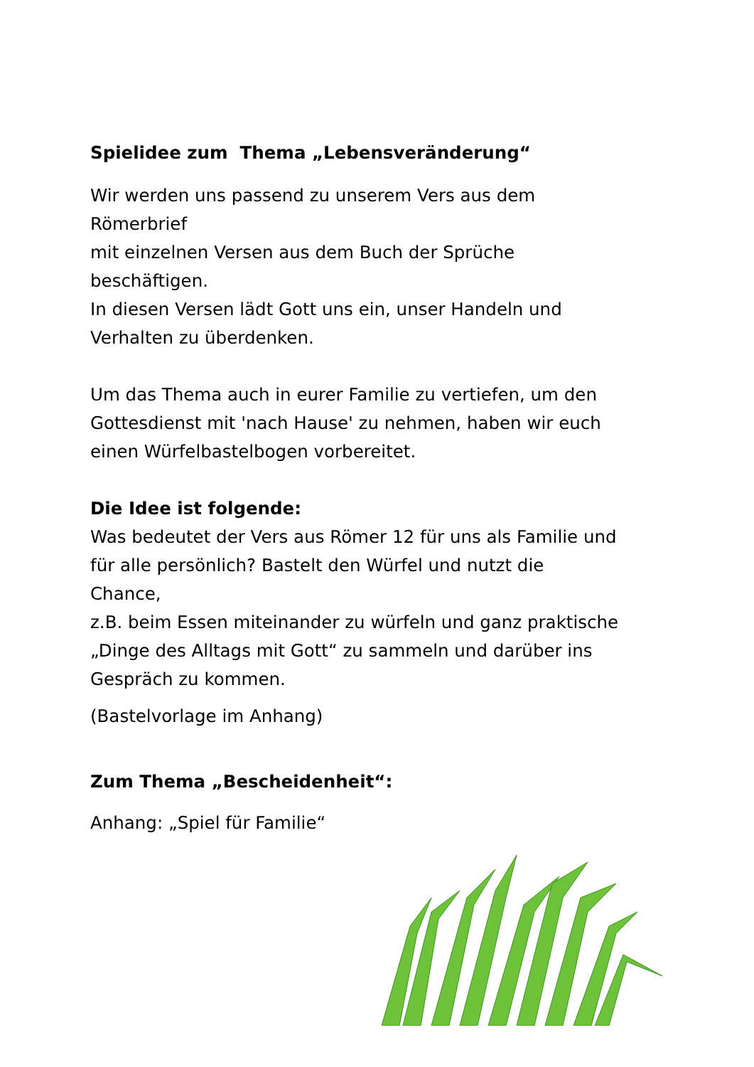Spielidee zum Thema „Lebensveränderung“
Wir werden uns passend zu unserem Vers aus dem
Römerbrief
mit einzelnen Versen aus dem Buch der Sprüche
beschäftigen.
In diesen Versen lädt Gott uns ein, unser Handeln und
Verhalten zu überdenken.
Um das Thema auch in eurer Familie zu vertiefen, um den
Gottesdienst mit 'nach Hause' zu nehmen, haben wir euch
einen Würfelbastelbogen vorbereitet.
Die Idee ist folgende:
Was bedeutet der Vers aus Römer 12 für uns als Familie und
für alle persönlich? Bastelt den Würfel und nutzt die
Chance,
z.B. beim Essen miteinander zu würfeln und ganz praktische
„Dinge des Alltags mit Gott“ zu sammeln und darüber ins
Gespräch zu kommen.
(Bastelvorlage im Anhang)
Zum Thema „Bescheidenheit“:
Anhang: „Spiel für Familie“